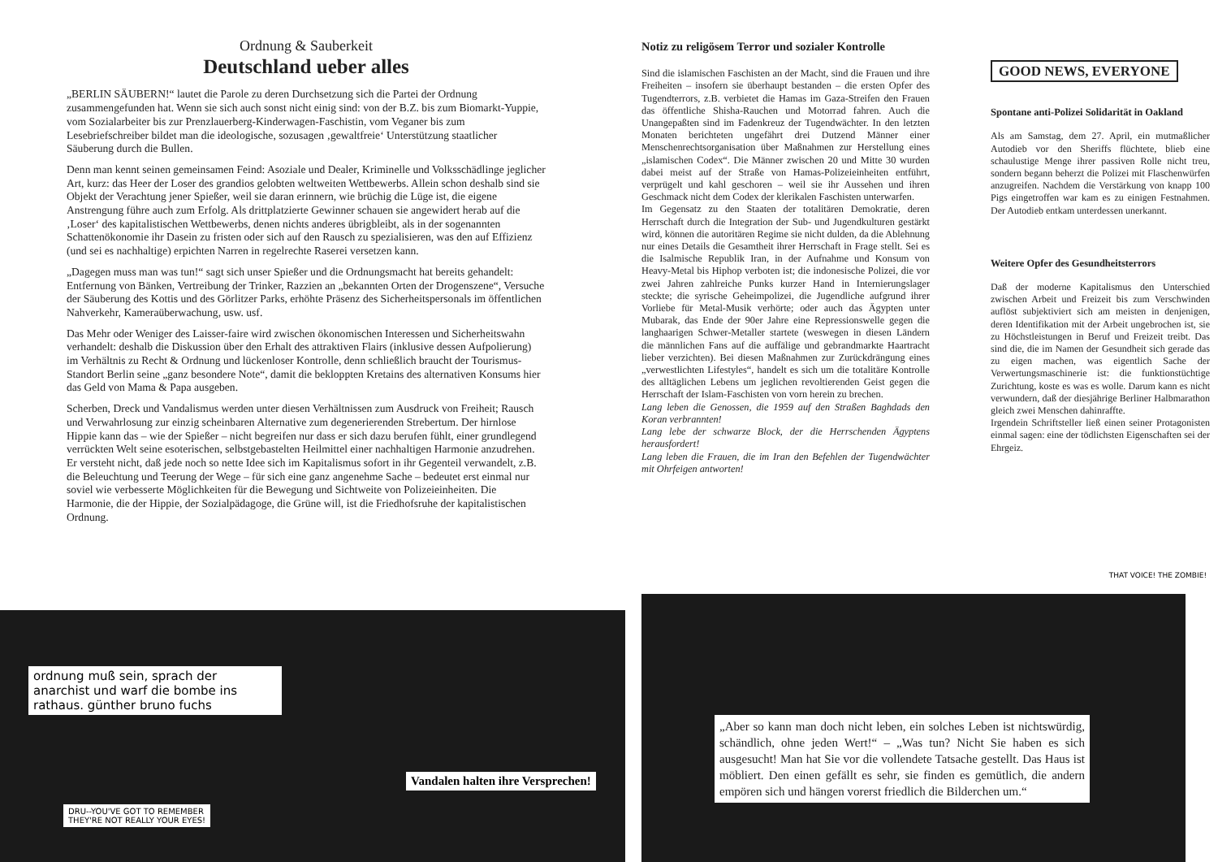Ordnung & Sauberkeit
Deutschland ueber alles
„BERLIN SÄUBERN!“ lautet die Parole zu deren Durchsetzung sich die Partei der Ordnung zusammengefunden hat. Wenn sie sich auch sonst nicht einig sind: von der B.Z. bis zum Biomarkt-Yuppie, vom Sozialarbeiter bis zur Prenzlauerberg-Kinderwagen-Faschistin, vom Veganer bis zum Lesebriefschreiber bildet man die ideologische, sozusagen ‚gewaltfreie‘ Unterstützung staatlicher Säuberung durch die Bullen.
Denn man kennt seinen gemeinsamen Feind: Asoziale und Dealer, Kriminelle und Volksschädlinge jeglicher Art, kurz: das Heer der Loser des grandios gelobten weltweiten Wettbewerbs. Allein schon deshalb sind sie Objekt der Verachtung jener Spießer, weil sie daran erinnern, wie brüchig die Lüge ist, die eigene Anstrengung führe auch zum Erfolg. Als drittplatzierte Gewinner schauen sie angewidert herab auf die ‚Loser‘ des kapitalistischen Wettbewerbs, denen nichts anderes übrigbleibt, als in der sogenannten Schattenökonomie ihr Dasein zu fristen oder sich auf den Rausch zu spezialisieren, was den auf Effizienz (und sei es nachhaltige) erpichten Narren in regelrechte Raserei versetzen kann.
„Dagegen muss man was tun!“ sagt sich unser Spießer und die Ordnungsmacht hat bereits gehandelt: Entfernung von Bänken, Vertreibung der Trinker, Razzien an „bekannten Orten der Drogenszene“, Versuche der Säuberung des Kottis und des Görlitzer Parks, erhöhte Präsenz des Sicherheitspersonals im öffentlichen Nahverkehr, Kameraüberwachung, usw. usf.
Das Mehr oder Weniger des Laisser-faire wird zwischen ökonomischen Interessen und Sicherheitswahn verhandelt: deshalb die Diskussion über den Erhalt des attraktiven Flairs (inklusive dessen Aufpolierung) im Verhältnis zu Recht & Ordnung und lückenloser Kontrolle, denn schließlich braucht der Tourismus-Standort Berlin seine „ganz besondere Note“, damit die bekloppten Kretains des alternativen Konsums hier das Geld von Mama & Papa ausgeben.
Scherben, Dreck und Vandalismus werden unter diesen Verhältnissen zum Ausdruck von Freiheit; Rausch und Verwahrlosung zur einzig scheinbaren Alternative zum degenerierenden Strebertum. Der hirnlose Hippie kann das – wie der Spießer – nicht begreifen nur dass er sich dazu berufen fühlt, einer grundlegend verrückten Welt seine esoterischen, selbstgebastelten Heilmittel einer nachhaltigen Harmonie anzudrehen. Er versteht nicht, daß jede noch so nette Idee sich im Kapitalismus sofort in ihr Gegenteil verwandelt, z.B. die Beleuchtung und Teerung der Wege – für sich eine ganz angenehme Sache – bedeutet erst einmal nur soviel wie verbesserte Möglichkeiten für die Bewegung und Sichtweite von Polizeieinheiten. Die Harmonie, die der Hippie, der Sozialpädagoge, die Grüne will, ist die Friedhofsruhe der kapitalistischen Ordnung.
ordnung muß sein, sprach der anarchist und warf die bombe ins rathaus. günther bruno fuchs
Vandalen halten ihre Versprechen!
DRU--YOU'VE GOT TO REMEMBER
THEY'RE NOT REALLY YOUR EYES!
Notiz zu religösem Terror und sozialer Kontrolle
Sind die islamischen Faschisten an der Macht, sind die Frauen und ihre Freiheiten – insofern sie überhaupt bestanden – die ersten Opfer des Tugendterrors, z.B. verbietet die Hamas im Gaza-Streifen den Frauen das öffentliche Shisha-Rauchen und Motorrad fahren. Auch die Unangepaßten sind im Fadenkreuz der Tugendwächter. In den letzten Monaten berichteten ungefährt drei Dutzend Männer einer Menschenrechtsorganisation über Maßnahmen zur Herstellung eines „islamischen Codex“. Die Männer zwischen 20 und Mitte 30 wurden dabei meist auf der Straße von Hamas-Polizeieinheiten entführt, verprügelt und kahl geschoren – weil sie ihr Aussehen und ihren Geschmack nicht dem Codex der klerikalen Faschisten unterwarfen.
Im Gegensatz zu den Staaten der totalitären Demokratie, deren Herrschaft durch die Integration der Sub- und Jugendkulturen gestärkt wird, können die autoritären Regime sie nicht dulden, da die Ablehnung nur eines Details die Gesamtheit ihrer Herrschaft in Frage stellt. Sei es die Isalmische Republik Iran, in der Aufnahme und Konsum von Heavy-Metal bis Hiphop verboten ist; die indonesische Polizei, die vor zwei Jahren zahlreiche Punks kurzer Hand in Internierungslager steckte; die syrische Geheimpolizei, die Jugendliche aufgrund ihrer Vorliebe für Metal-Musik verhörte; oder auch das Ägypten unter Mubarak, das Ende der 90er Jahre eine Repressionswelle gegen die langhaarigen Schwer-Metaller startete (weswegen in diesen Ländern die männlichen Fans auf die auffälige und gebrandmarkte Haartracht lieber verzichten). Bei diesen Maßnahmen zur Zurückdrängung eines „verwestlichten Lifestyles“, handelt es sich um die totalitäre Kontrolle des alltäglichen Lebens um jeglichen revoltierenden Geist gegen die Herrschaft der Islam-Faschisten von vorn herein zu brechen.
Lang leben die Genossen, die 1959 auf den Straßen Baghdads den Koran verbrannten!
Lang lebe der schwarze Block, der die Herrschenden Ägyptens herausfordert!
Lang leben die Frauen, die im Iran den Befehlen der Tugendwächter mit Ohrfeigen antworten!
GOOD NEWS, EVERYONE
Spontane anti-Polizei Solidarität in Oakland
Als am Samstag, dem 27. April, ein mutmaßlicher Autodieb vor den Sheriffs flüchtete, blieb eine schaulustige Menge ihrer passiven Rolle nicht treu, sondern begann beherzt die Polizei mit Flaschenwürfen anzugreifen. Nachdem die Verstärkung von knapp 100 Pigs eingetroffen war kam es zu einigen Festnahmen. Der Autodieb entkam unterdessen unerkannt.
Weitere Opfer des Gesundheitsterrors
Daß der moderne Kapitalismus den Unterschied zwischen Arbeit und Freizeit bis zum Verschwinden auflöst subjektiviert sich am meisten in denjenigen, deren Identifikation mit der Arbeit ungebrochen ist, sie zu Höchstleistungen in Beruf und Freizeit treibt. Das sind die, die im Namen der Gesundheit sich gerade das zu eigen machen, was eigentlich Sache der Verwertungsmaschinerie ist: die funktionstüchtige Zurichtung, koste es was es wolle. Darum kann es nicht verwundern, daß der diesjährige Berliner Halbmarathon gleich zwei Menschen dahinraffte.
Irgendein Schriftsteller ließ einen seiner Protagonisten einmal sagen: eine der tödlichsten Eigenschaften sei der Ehrgeiz.
THAT VOICE! THE ZOMBIE!
„Aber so kann man doch nicht leben, ein solches Leben ist nichtswürdig, schändlich, ohne jeden Wert!“ – „Was tun? Nicht Sie haben es sich ausgesucht! Man hat Sie vor die vollendete Tatsache gestellt. Das Haus ist möbliert. Den einen gefällt es sehr, sie finden es gemütlich, die andern empören sich und hängen vorerst friedlich die Bilderchen um.“